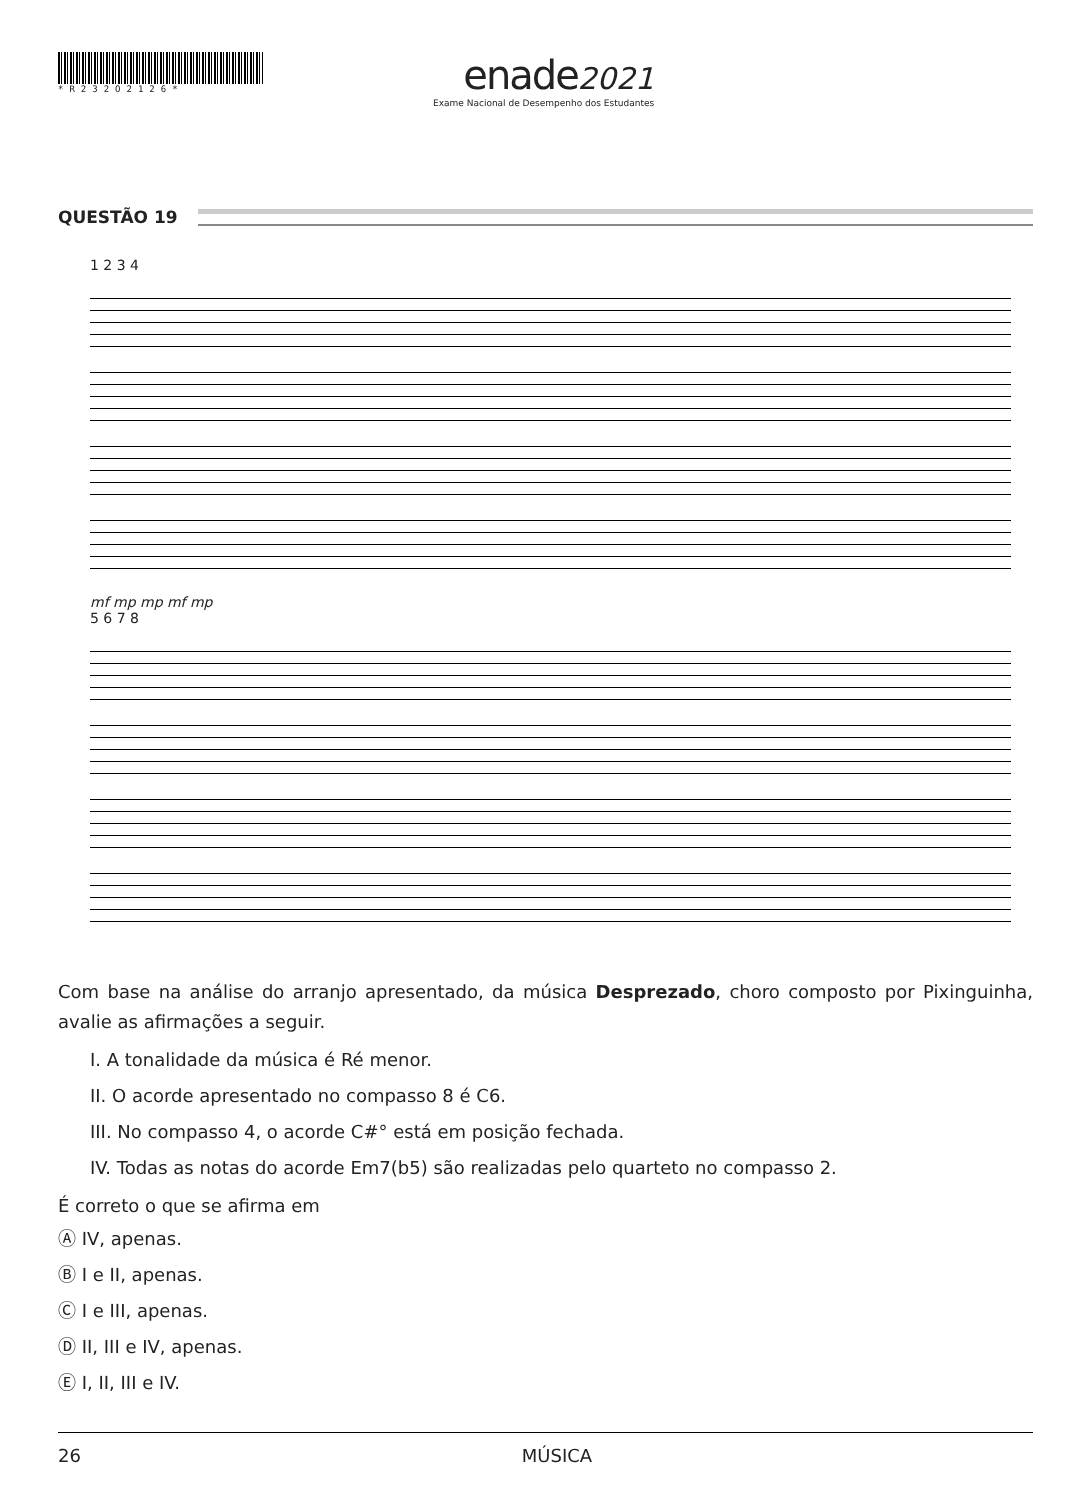*R232O2126*
enade 2021
Exame Nacional de Desempenho dos Estudantes
QUESTÃO 19
1 2 3 4
mf mp mp mf mp
5 6 7 8
Com base na análise do arranjo apresentado, da música Desprezado, choro composto por Pixinguinha, avalie as afirmações a seguir.
I. A tonalidade da música é Ré menor.
II. O acorde apresentado no compasso 8 é C6.
III. No compasso 4, o acorde C#° está em posição fechada.
IV. Todas as notas do acorde Em7(b5) são realizadas pelo quarteto no compasso 2.
É correto o que se afirma em
Ⓐ IV, apenas.
Ⓑ I e II, apenas.
Ⓒ I e III, apenas.
Ⓓ II, III e IV, apenas.
Ⓔ I, II, III e IV.
26 MÚSICA